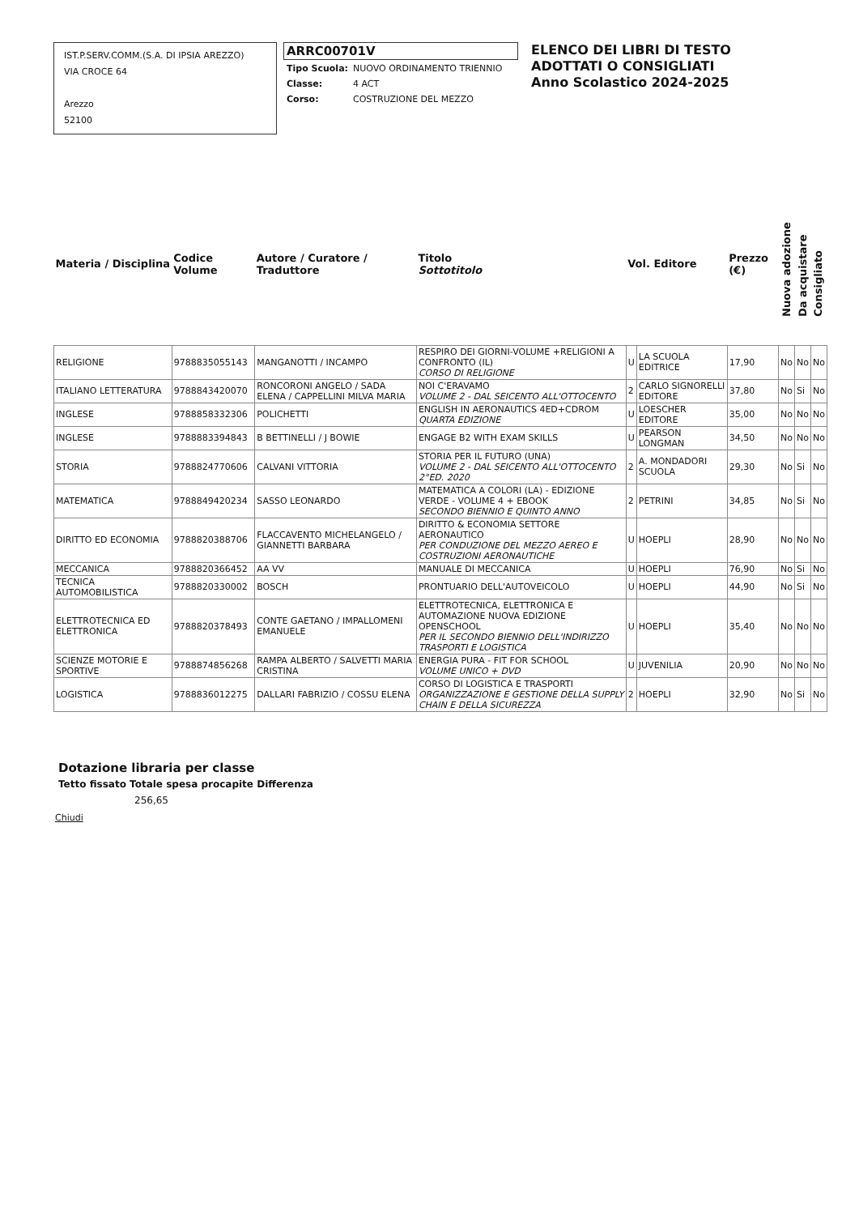IST.P.SERV.COMM.(S.A. DI IPSIA AREZZO)
VIA CROCE 64
Arezzo
52100
ARRC00701V
| Tipo Scuola: | NUOVO ORDINAMENTO TRIENNIO |
| Classe: | 4 ACT |
| Corso: | COSTRUZIONE DEL MEZZO |
ELENCO DEI LIBRI DI TESTO
ADOTTATI O CONSIGLIATI
Anno Scolastico 2024-2025
| Materia / Disciplina | Codice Volume | Autore / Curatore / Traduttore | Titolo Sottotitolo | Vol. Editore | | Prezzo (€) | Nuova adozione | Da acquistare | Consigliato |
| --- | --- | --- | --- | --- | --- | --- | --- | --- | --- |
| RELIGIONE | 9788835055143 | MANGANOTTI / INCAMPO | RESPIRO DEI GIORNI-VOLUME +RELIGIONI A CONFRONTO (IL) CORSO DI RELIGIONE | U | LA SCUOLA EDITRICE | 17,90 | No | No | No |
| ITALIANO LETTERATURA | 9788843420070 | RONCORONI ANGELO / SADA ELENA / CAPPELLINI MILVA MARIA | NOI C'ERAVAMO VOLUME 2 - DAL SEICENTO ALL'OTTOCENTO | 2 | CARLO SIGNORELLI EDITORE | 37,80 | No | Si | No |
| INGLESE | 9788858332306 | POLICHETTI | ENGLISH IN AERONAUTICS 4ED+CDROM QUARTA EDIZIONE | U | LOESCHER EDITORE | 35,00 | No | No | No |
| INGLESE | 9788883394843 | B BETTINELLI / J BOWIE | ENGAGE B2 WITH EXAM SKILLS | U | PEARSON LONGMAN | 34,50 | No | No | No |
| STORIA | 9788824770606 | CALVANI VITTORIA | STORIA PER IL FUTURO (UNA) VOLUME 2 - DAL SEICENTO ALL'OTTOCENTO 2°ED. 2020 | 2 | A. MONDADORI SCUOLA | 29,30 | No | Si | No |
| MATEMATICA | 9788849420234 | SASSO LEONARDO | MATEMATICA A COLORI (LA) - EDIZIONE VERDE - VOLUME 4 + EBOOK SECONDO BIENNIO E QUINTO ANNO | 2 | PETRINI | 34,85 | No | Si | No |
| DIRITTO ED ECONOMIA | 9788820388706 | FLACCAVENTO MICHELANGELO / GIANNETTI BARBARA | DIRITTO & ECONOMIA SETTORE AERONAUTICO PER CONDUZIONE DEL MEZZO AEREO E COSTRUZIONI AERONAUTICHE | U | HOEPLI | 28,90 | No | No | No |
| MECCANICA | 9788820366452 | AA VV | MANUALE DI MECCANICA | U | HOEPLI | 76,90 | No | Si | No |
| TECNICA AUTOMOBILISTICA | 9788820330002 | BOSCH | PRONTUARIO DELL'AUTOVEICOLO | U | HOEPLI | 44,90 | No | Si | No |
| ELETTROTECNICA ED ELETTRONICA | 9788820378493 | CONTE GAETANO / IMPALLOMENI EMANUELE | ELETTROTECNICA, ELETTRONICA E AUTOMAZIONE NUOVA EDIZIONE OPENSCHOOL PER IL SECONDO BIENNIO DELL'INDIRIZZO TRASPORTI E LOGISTICA | U | HOEPLI | 35,40 | No | No | No |
| SCIENZE MOTORIE E SPORTIVE | 9788874856268 | RAMPA ALBERTO / SALVETTI MARIA CRISTINA | ENERGIA PURA - FIT FOR SCHOOL VOLUME UNICO + DVD | U | JUVENILIA | 20,90 | No | No | No |
| LOGISTICA | 9788836012275 | DALLARI FABRIZIO / COSSU ELENA | CORSO DI LOGISTICA E TRASPORTI ORGANIZZAZIONE E GESTIONE DELLA SUPPLY CHAIN E DELLA SICUREZZA | 2 | HOEPLI | 32,90 | No | Si | No |
Dotazione libraria per classe
Tetto fissato Totale spesa procapite Differenza
256,65
Chiudi